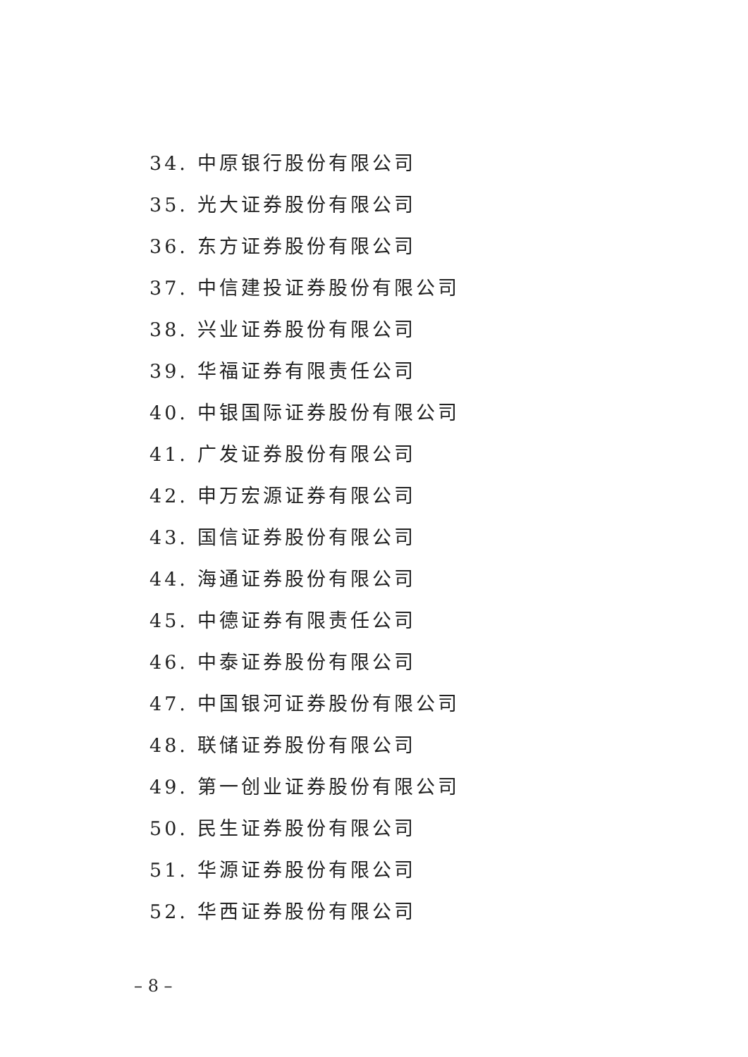34. 中原银行股份有限公司
35. 光大证券股份有限公司
36. 东方证券股份有限公司
37. 中信建投证券股份有限公司
38. 兴业证券股份有限公司
39. 华福证券有限责任公司
40. 中银国际证券股份有限公司
41. 广发证券股份有限公司
42. 申万宏源证券有限公司
43. 国信证券股份有限公司
44. 海通证券股份有限公司
45. 中德证券有限责任公司
46. 中泰证券股份有限公司
47. 中国银河证券股份有限公司
48. 联储证券股份有限公司
49. 第一创业证券股份有限公司
50. 民生证券股份有限公司
51. 华源证券股份有限公司
52. 华西证券股份有限公司
– 8 –